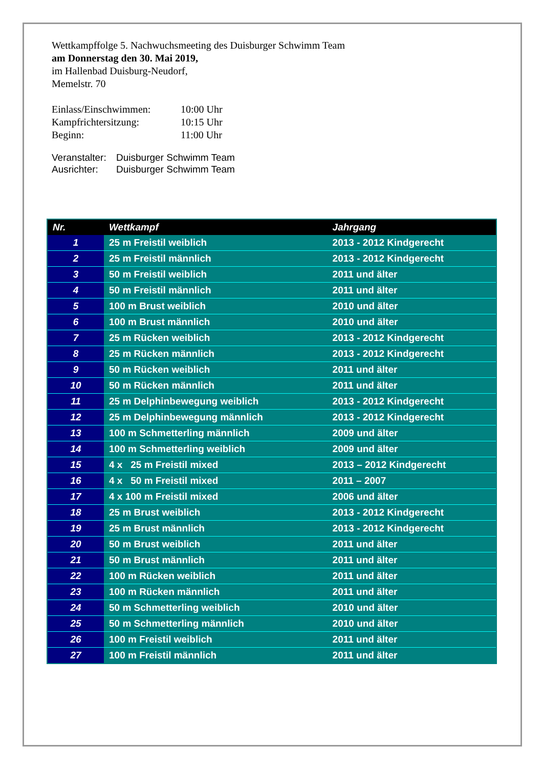Wettkampffolge 5. Nachwuchsmeeting des Duisburger Schwimm Team
am Donnerstag den 30. Mai 2019,
im Hallenbad Duisburg-Neudorf,
Memelstr. 70
Einlass/Einschwimmen: 10:00 Uhr
Kampfrichtersitzung: 10:15 Uhr
Beginn: 11:00 Uhr
Veranstalter: Duisburger Schwimm Team
Ausrichter: Duisburger Schwimm Team
| Nr. | Wettkampf | Jahrgang |
| --- | --- | --- |
| 1 | 25 m Freistil weiblich | 2013 - 2012 Kindgerecht |
| 2 | 25 m Freistil männlich | 2013 - 2012 Kindgerecht |
| 3 | 50 m Freistil weiblich | 2011 und älter |
| 4 | 50 m Freistil männlich | 2011 und älter |
| 5 | 100 m Brust weiblich | 2010 und älter |
| 6 | 100 m Brust männlich | 2010 und älter |
| 7 | 25 m Rücken weiblich | 2013 - 2012 Kindgerecht |
| 8 | 25 m Rücken männlich | 2013 - 2012 Kindgerecht |
| 9 | 50 m Rücken weiblich | 2011 und älter |
| 10 | 50 m Rücken männlich | 2011 und älter |
| 11 | 25 m Delphinbewegung weiblich | 2013 - 2012 Kindgerecht |
| 12 | 25 m Delphinbewegung männlich | 2013 - 2012 Kindgerecht |
| 13 | 100 m Schmetterling männlich | 2009 und älter |
| 14 | 100 m Schmetterling weiblich | 2009 und älter |
| 15 | 4 x 25 m Freistil mixed | 2013 – 2012 Kindgerecht |
| 16 | 4 x 50 m Freistil mixed | 2011 – 2007 |
| 17 | 4 x 100 m Freistil mixed | 2006 und älter |
| 18 | 25 m Brust weiblich | 2013 - 2012 Kindgerecht |
| 19 | 25 m Brust männlich | 2013 - 2012 Kindgerecht |
| 20 | 50 m Brust weiblich | 2011 und älter |
| 21 | 50 m Brust männlich | 2011 und älter |
| 22 | 100 m Rücken weiblich | 2011 und älter |
| 23 | 100 m Rücken männlich | 2011 und älter |
| 24 | 50 m Schmetterling weiblich | 2010 und älter |
| 25 | 50 m Schmetterling männlich | 2010 und älter |
| 26 | 100 m Freistil weiblich | 2011 und älter |
| 27 | 100 m Freistil männlich | 2011 und älter |